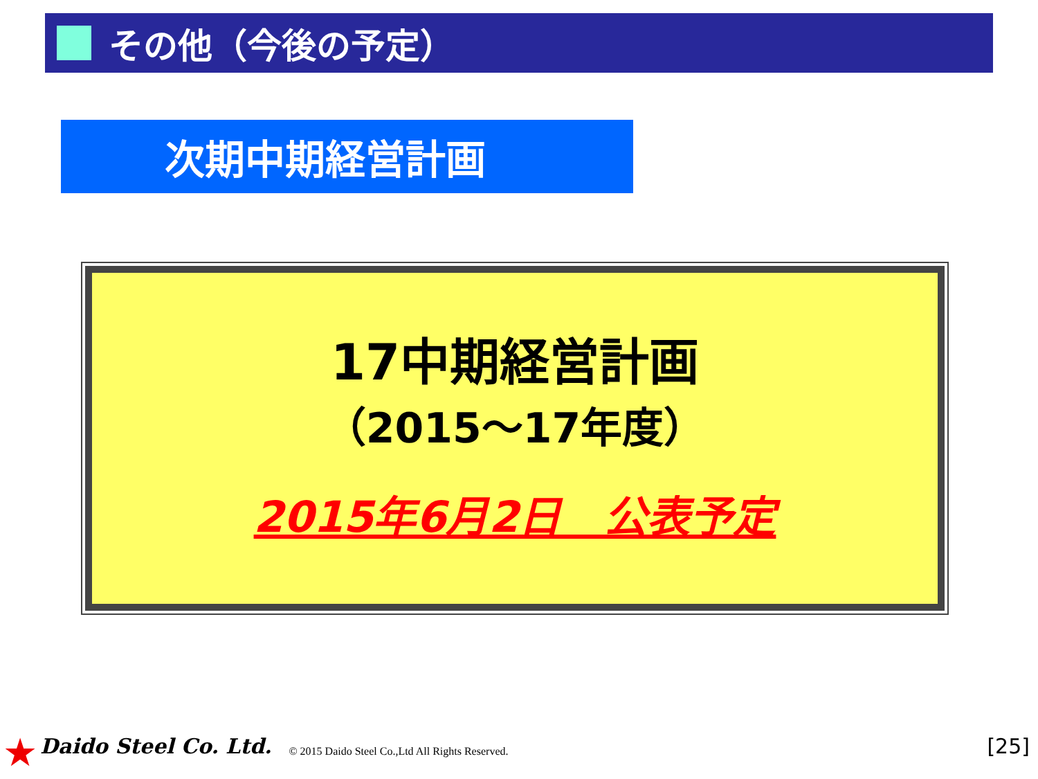その他（今後の予定）
次期中期経営計画
17中期経営計画
（2015～17年度）
2015年6月2日　公表予定
★ Daido Steel Co. Ltd. © 2015 Daido Steel Co.,Ltd All Rights Reserved. [25]